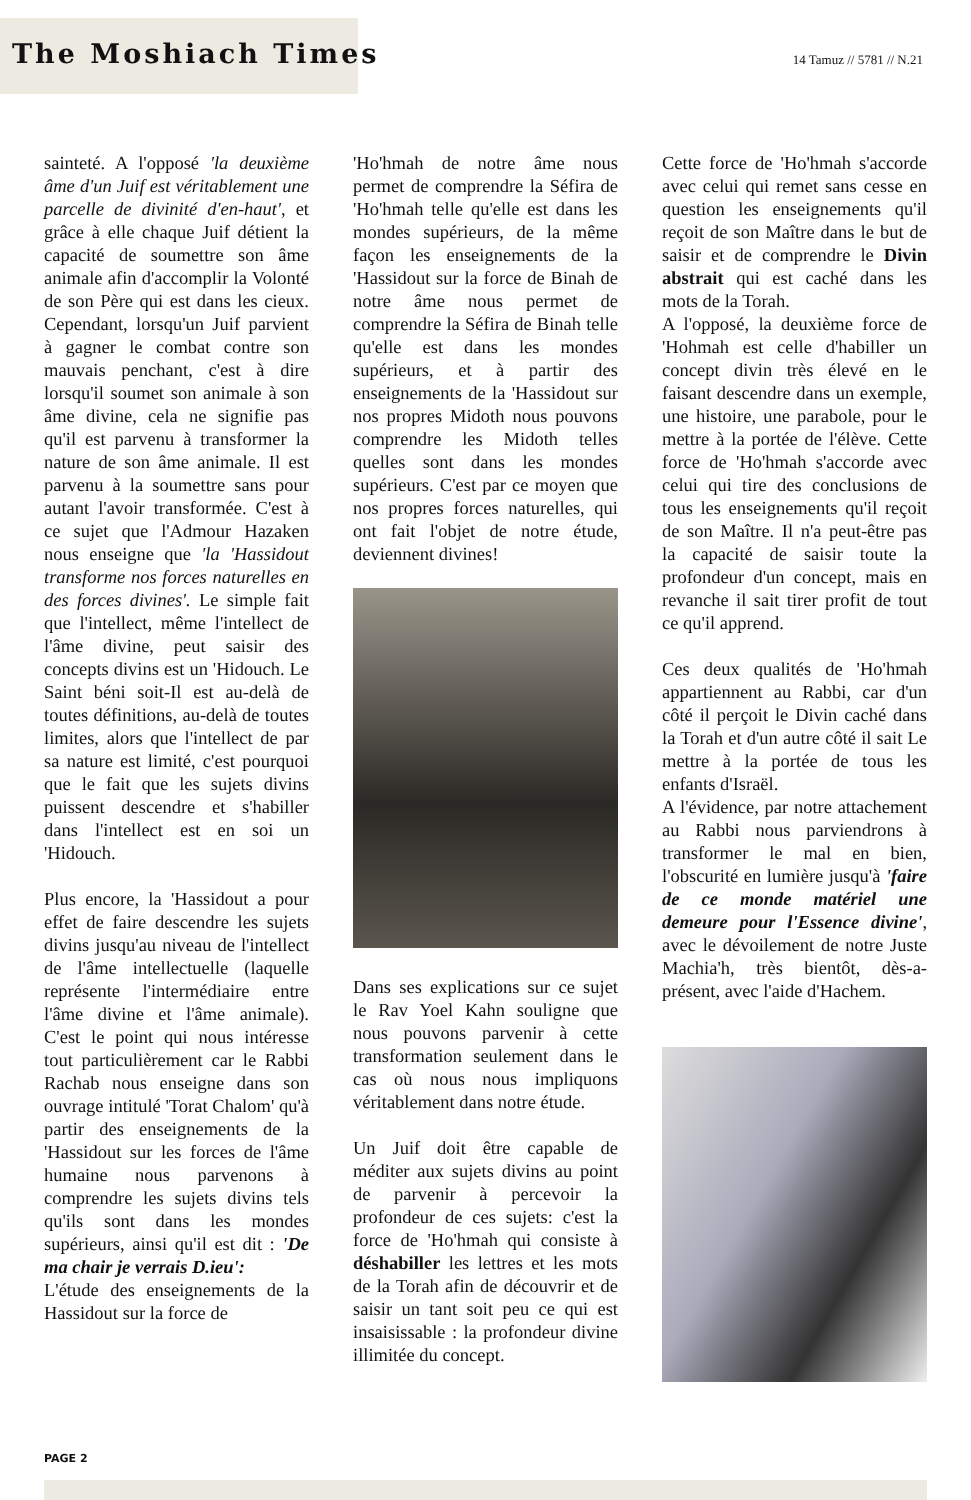The Moshiach Times 14 Tamuz // 5781 // N.21
sainteté. A l'opposé 'la deuxième âme d'un Juif est véritablement une parcelle de divinité d'en-haut', et grâce à elle chaque Juif détient la capacité de soumettre son âme animale afin d'accomplir la Volonté de son Père qui est dans les cieux. Cependant, lorsqu'un Juif parvient à gagner le combat contre son mauvais penchant, c'est à dire lorsqu'il soumet son animale à son âme divine, cela ne signifie pas qu'il est parvenu à transformer la nature de son âme animale. Il est parvenu à la soumettre sans pour autant l'avoir transformée. C'est à ce sujet que l'Admour Hazaken nous enseigne que 'la 'Hassidout transforme nos forces naturelles en des forces divines'. Le simple fait que l'intellect, même l'intellect de l'âme divine, peut saisir des concepts divins est un 'Hidouch. Le Saint béni soit-Il est au-delà de toutes définitions, au-delà de toutes limites, alors que l'intellect de par sa nature est limité, c'est pourquoi que le fait que les sujets divins puissent descendre et s'habiller dans l'intellect est en soi un 'Hidouch.
Plus encore, la 'Hassidout a pour effet de faire descendre les sujets divins jusqu'au niveau de l'intellect de l'âme intellectuelle (laquelle représente l'intermédiaire entre l'âme divine et l'âme animale). C'est le point qui nous intéresse tout particulièrement car le Rabbi Rachab nous enseigne dans son ouvrage intitulé 'Torat Chalom' qu'à partir des enseignements de la 'Hassidout sur les forces de l'âme humaine nous parvenons à comprendre les sujets divins tels qu'ils sont dans les mondes supérieurs, ainsi qu'il est dit : 'De ma chair je verrais D.ieu':
L'étude des enseignements de la Hassidout sur la force de
'Ho'hmah de notre âme nous permet de comprendre la Séfira de 'Ho'hmah telle qu'elle est dans les mondes supérieurs, de la même façon les enseignements de la 'Hassidout sur la force de Binah de notre âme nous permet de comprendre la Séfira de Binah telle qu'elle est dans les mondes supérieurs, et à partir des enseignements de la 'Hassidout sur nos propres Midoth nous pouvons comprendre les Midoth telles quelles sont dans les mondes supérieurs. C'est par ce moyen que nos propres forces naturelles, qui ont fait l'objet de notre étude, deviennent divines!
Dans ses explications sur ce sujet le Rav Yoel Kahn souligne que nous pouvons parvenir à cette transformation seulement dans le cas où nous nous impliquons véritablement dans notre étude.
Un Juif doit être capable de méditer aux sujets divins au point de parvenir à percevoir la profondeur de ces sujets: c'est la force de 'Ho'hmah qui consiste à déshabiller les lettres et les mots de la Torah afin de découvrir et de saisir un tant soit peu ce qui est insaisissable : la profondeur divine illimitée du concept.
Cette force de 'Ho'hmah s'accorde avec celui qui remet sans cesse en question les enseignements qu'il reçoit de son Maître dans le but de saisir et de comprendre le Divin abstrait qui est caché dans les mots de la Torah.
A l'opposé, la deuxième force de 'Hohmah est celle d'habiller un concept divin très élevé en le faisant descendre dans un exemple, une histoire, une parabole, pour le mettre à la portée de l'élève. Cette force de 'Ho'hmah s'accorde avec celui qui tire des conclusions de tous les enseignements qu'il reçoit de son Maître. Il n'a peut-être pas la capacité de saisir toute la profondeur d'un concept, mais en revanche il sait tirer profit de tout ce qu'il apprend.
Ces deux qualités de 'Ho'hmah appartiennent au Rabbi, car d'un côté il perçoit le Divin caché dans la Torah et d'un autre côté il sait Le mettre à la portée de tous les enfants d'Israël.
A l'évidence, par notre attachement au Rabbi nous parviendrons à transformer le mal en bien, l'obscurité en lumière jusqu'à 'faire de ce monde matériel une demeure pour l'Essence divine', avec le dévoilement de notre Juste Machia'h, très bientôt, dès-a-présent, avec l'aide d'Hachem.
PAGE 2